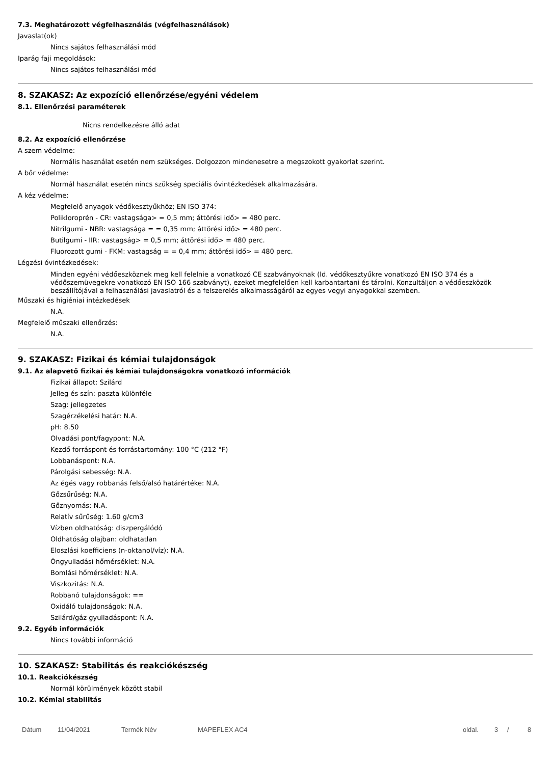7.3. Meghatározott végfelhasználás (végfelhasználások)
Javaslat(ok)
Nincs sajátos felhasználási mód
Iparág faji megoldások:
Nincs sajátos felhasználási mód
8. SZAKASZ: Az expozíció ellenőrzése/egyéni védelem
8.1. Ellenőrzési paraméterek
Nicns rendelkezésre álló adat
8.2. Az expozíció ellenőrzése
A szem védelme:
Normális használat esetén nem szükséges. Dolgozzon mindenesetre a megszokott gyakorlat szerint.
A bőr védelme:
Normál használat esetén nincs szükség speciális óvintézkedések alkalmazására.
A kéz védelme:
Megfelelő anyagok védőkesztyűkhöz; EN ISO 374:
Polikloroprén - CR: vastagsága> = 0,5 mm; áttörési idő> = 480 perc.
Nitrilgumi - NBR: vastagsága = = 0,35 mm; áttörési idő> = 480 perc.
Butilgumi - IIR: vastagság> = 0,5 mm; áttörési idő> = 480 perc.
Fluorozott gumi - FKM: vastagság = = 0,4 mm; áttörési idő> = 480 perc.
Légzési óvintézkedések:
Minden egyéni védőeszköznek meg kell felelnie a vonatkozó CE szabványoknak (ld. védőkesztyűkre vonatkozó EN ISO 374 és a védőszemüvegekre vonatkozó EN ISO 166 szabványt), ezeket megfelelően kell karbantartani és tárolni. Konzultáljon a védőeszközök beszállítójával a felhasználási javaslatról és a felszerelés alkalmasságáról az egyes vegyi anyagokkal szemben.
Műszaki és higiéniai intézkedések
N.A.
Megfelelő műszaki ellenőrzés:
N.A.
9. SZAKASZ: Fizikai és kémiai tulajdonságok
9.1. Az alapvető fizikai és kémiai tulajdonságokra vonatkozó információk
Fizikai állapot: Szilárd
Jelleg és szín: paszta különféle
Szag: jellegzetes
Szagérzékelési határ: N.A.
pH: 8.50
Olvadási pont/fagypont: N.A.
Kezdő forráspont és forrástartomány: 100 °C (212 °F)
Lobbanáspont: N.A.
Párolgási sebesség: N.A.
Az égés vagy robbanás felső/alsó határértéke: N.A.
Gőzsűrűség: N.A.
Gőznyomás: N.A.
Relatív sűrűség: 1.60 g/cm3
Vízben oldhatóság: diszpergálódó
Oldhatóság olajban: oldhatatlan
Eloszlási koefficiens (n-oktanol/víz): N.A.
Öngyulladási hőmérséklet: N.A.
Bomlási hőmérséklet: N.A.
Viszkozitás: N.A.
Robbanó tulajdonságok: ==
Oxidáló tulajdonságok: N.A.
Szilárd/gáz gyulladáspont: N.A.
9.2. Egyéb információk
Nincs további információ
10. SZAKASZ: Stabilitás és reakciókészség
10.1. Reakciókészség
Normál körülmények között stabil
10.2. Kémiai stabilitás
Dátum 11/04/2021 Termék Név MAPEFLEX AC4 oldal. 3 / 8